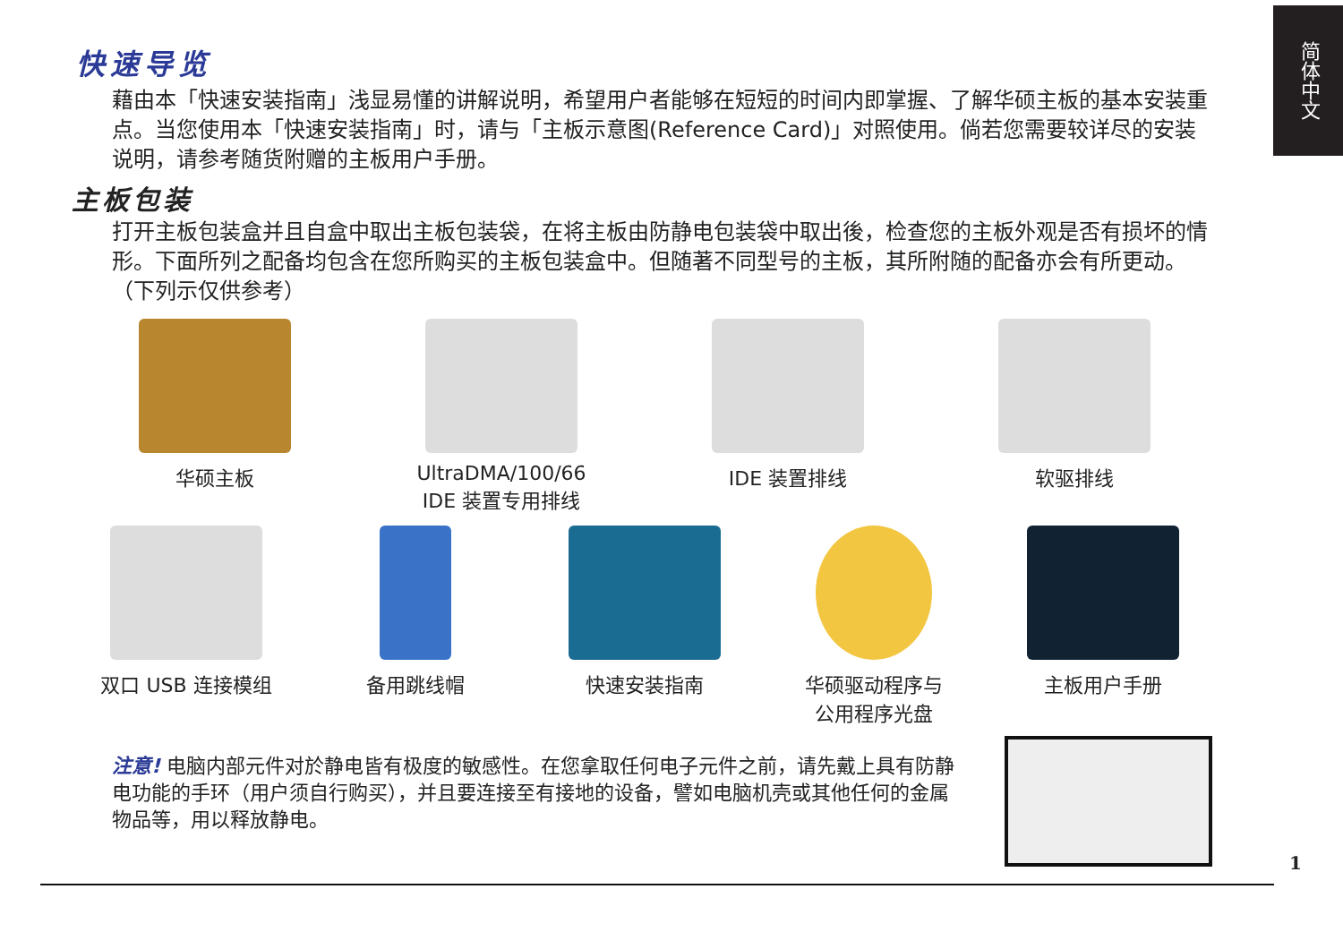简体中文
快速导览
藉由本「快速安装指南」浅显易懂的讲解说明，希望用户者能够在短短的时间内即掌握、了解华硕主板的基本安装重点。当您使用本「快速安装指南」时，请与「主板示意图(Reference Card)」对照使用。倘若您需要较详尽的安装说明，请参考随货附赠的主板用户手册。
主板包装
打开主板包装盒并且自盒中取出主板包装袋，在将主板由防静电包装袋中取出後，检查您的主板外观是否有损坏的情形。下面所列之配备均包含在您所购买的主板包装盒中。但随著不同型号的主板，其所附随的配备亦会有所更动。（下列示仅供参考）
华硕主板 UltraDMA/100/66
IDE 装置专用排线
IDE 装置排线 软驱排线
双口 USB 连接模组 备用跳线帽 快速安装指南 华硕驱动程序与
公用程序光盘
主板用户手册
注意! 电脑内部元件对於静电皆有极度的敏感性。在您拿取任何电子元件之前，请先戴上具有防静电功能的手环（用户须自行购买），并且要连接至有接地的设备，譬如电脑机壳或其他任何的金属物品等，用以释放静电。
1